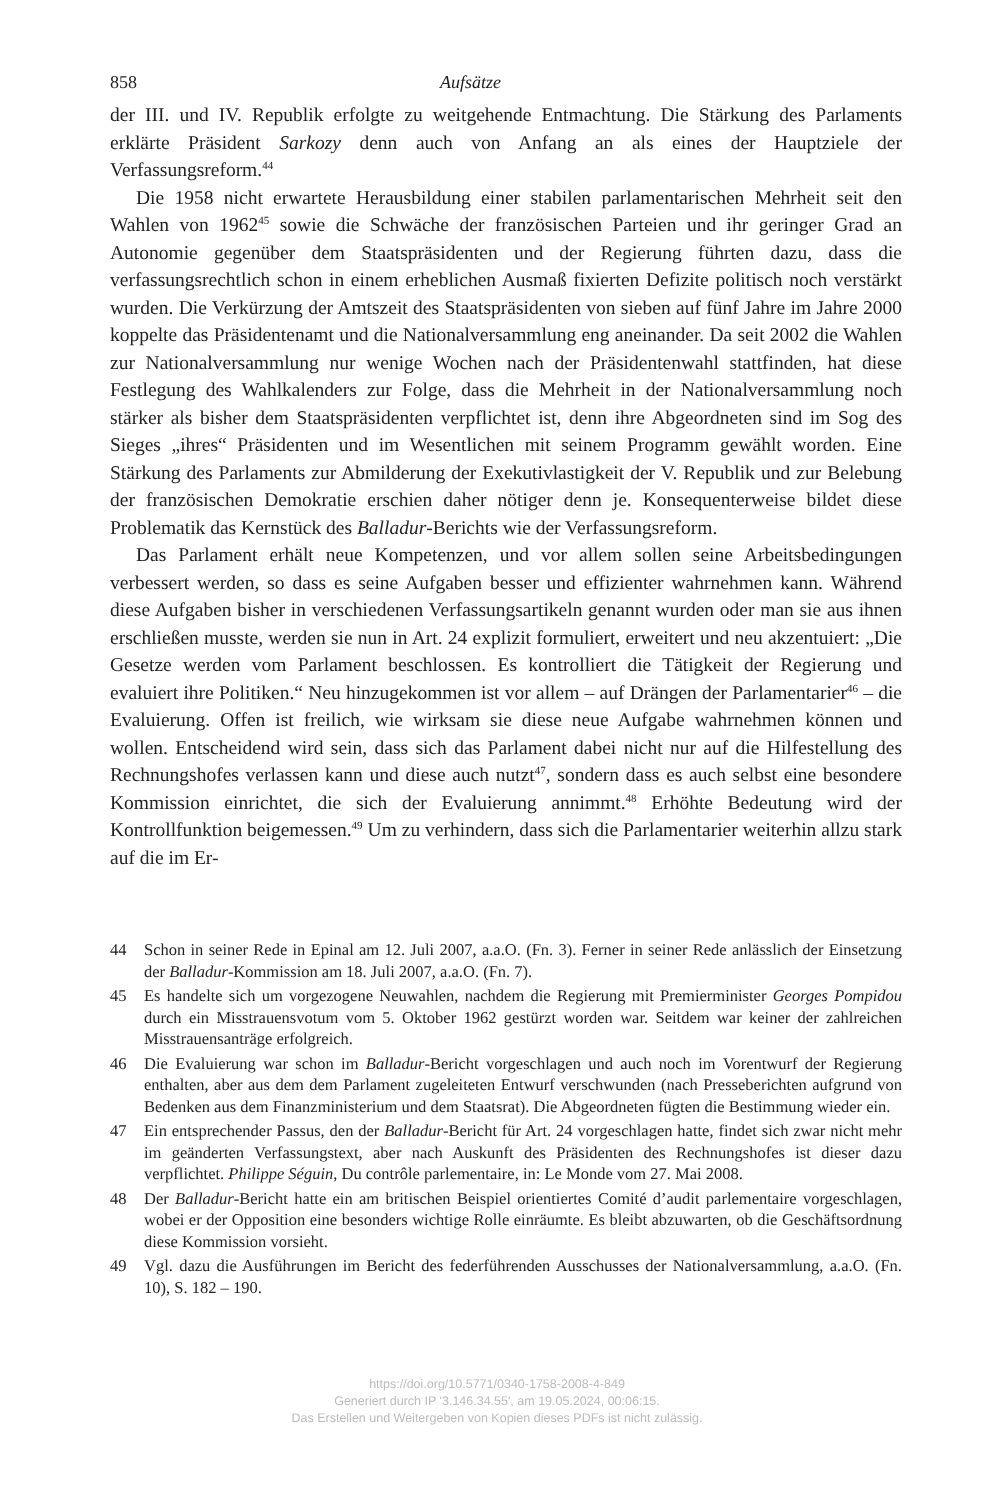858 Aufsätze
der III. und IV. Republik erfolgte zu weitgehende Entmachtung. Die Stärkung des Parlaments erklärte Präsident Sarkozy denn auch von Anfang an als eines der Hauptziele der Verfassungsreform.<sup>44</sup>
Die 1958 nicht erwartete Herausbildung einer stabilen parlamentarischen Mehrheit seit den Wahlen von 1962<sup>45</sup> sowie die Schwäche der französischen Parteien und ihr geringer Grad an Autonomie gegenüber dem Staatspräsidenten und der Regierung führten dazu, dass die verfassungsrechtlich schon in einem erheblichen Ausmaß fixierten Defizite politisch noch verstärkt wurden. Die Verkürzung der Amtszeit des Staatspräsidenten von sieben auf fünf Jahre im Jahre 2000 koppelte das Präsidentenamt und die Nationalversammlung eng aneinander. Da seit 2002 die Wahlen zur Nationalversammlung nur wenige Wochen nach der Präsidentenwahl stattfinden, hat diese Festlegung des Wahlkalenders zur Folge, dass die Mehrheit in der Nationalversammlung noch stärker als bisher dem Staatspräsidenten verpflichtet ist, denn ihre Abgeordneten sind im Sog des Sieges „ihres“ Präsidenten und im Wesentlichen mit seinem Programm gewählt worden. Eine Stärkung des Parlaments zur Abmilderung der Exekutivlastigkeit der V. Republik und zur Belebung der französischen Demokratie erschien daher nötiger denn je. Konsequenterweise bildet diese Problematik das Kernstück des Balladur-Berichts wie der Verfassungsreform.
Das Parlament erhält neue Kompetenzen, und vor allem sollen seine Arbeitsbedingungen verbessert werden, so dass es seine Aufgaben besser und effizienter wahrnehmen kann. Während diese Aufgaben bisher in verschiedenen Verfassungsartikeln genannt wurden oder man sie aus ihnen erschließen musste, werden sie nun in Art. 24 explizit formuliert, erweitert und neu akzentuiert: „Die Gesetze werden vom Parlament beschlossen. Es kontrolliert die Tätigkeit der Regierung und evaluiert ihre Politiken.“ Neu hinzugekommen ist vor allem – auf Drängen der Parlamentarier<sup>46</sup> – die Evaluierung. Offen ist freilich, wie wirksam sie diese neue Aufgabe wahrnehmen können und wollen. Entscheidend wird sein, dass sich das Parlament dabei nicht nur auf die Hilfestellung des Rechnungshofes verlassen kann und diese auch nutzt<sup>47</sup>, sondern dass es auch selbst eine besondere Kommission einrichtet, die sich der Evaluierung annimmt.<sup>48</sup> Erhöhte Bedeutung wird der Kontrollfunktion beigemessen.<sup>49</sup> Um zu verhindern, dass sich die Parlamentarier weiterhin allzu stark auf die im Er-
44 Schon in seiner Rede in Epinal am 12. Juli 2007, a.a.O. (Fn. 3). Ferner in seiner Rede anlässlich der Einsetzung der Balladur-Kommission am 18. Juli 2007, a.a.O. (Fn. 7).
45 Es handelte sich um vorgezogene Neuwahlen, nachdem die Regierung mit Premierminister Georges Pompidou durch ein Misstrauensvotum vom 5. Oktober 1962 gestürzt worden war. Seitdem war keiner der zahlreichen Misstrauensanträge erfolgreich.
46 Die Evaluierung war schon im Balladur-Bericht vorgeschlagen und auch noch im Vorentwurf der Regierung enthalten, aber aus dem dem Parlament zugeleiteten Entwurf verschwunden (nach Presseberichten aufgrund von Bedenken aus dem Finanzministerium und dem Staatsrat). Die Abgeordneten fügten die Bestimmung wieder ein.
47 Ein entsprechender Passus, den der Balladur-Bericht für Art. 24 vorgeschlagen hatte, findet sich zwar nicht mehr im geänderten Verfassungstext, aber nach Auskunft des Präsidenten des Rechnungshofes ist dieser dazu verpflichtet. Philippe Séguin, Du contrôle parlementaire, in: Le Monde vom 27. Mai 2008.
48 Der Balladur-Bericht hatte ein am britischen Beispiel orientiertes Comité d’audit parlementaire vorgeschlagen, wobei er der Opposition eine besonders wichtige Rolle einräumte. Es bleibt abzuwarten, ob die Geschäftsordnung diese Kommission vorsieht.
49 Vgl. dazu die Ausführungen im Bericht des federführenden Ausschusses der Nationalversammlung, a.a.O. (Fn. 10), S. 182 – 190.
https://doi.org/10.5771/0340-1758-2008-4-849
Generiert durch IP '3.146.34.55', am 19.05.2024, 00:06:15.
Das Erstellen und Weitergeben von Kopien dieses PDFs ist nicht zulässig.